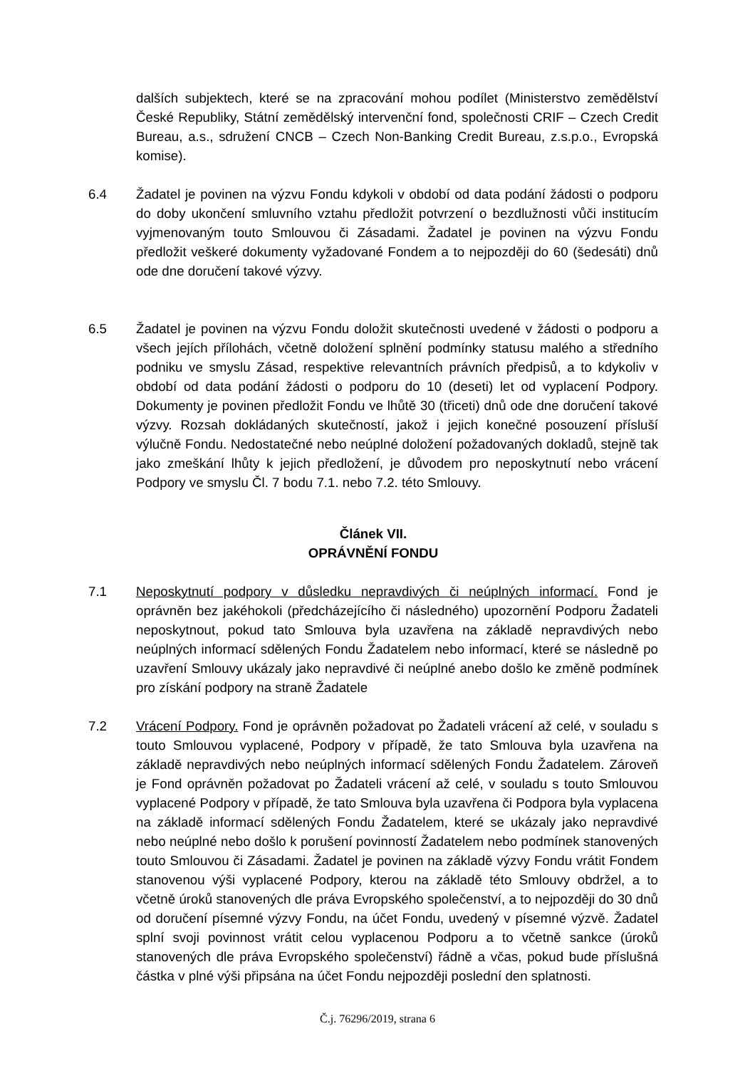dalších subjektech, které se na zpracování mohou podílet (Ministerstvo zemědělství České Republiky, Státní zemědělský intervenční fond, společnosti CRIF – Czech Credit Bureau, a.s., sdružení CNCB – Czech Non-Banking Credit Bureau, z.s.p.o., Evropská komise).
6.4 Žadatel je povinen na výzvu Fondu kdykoli v období od data podání žádosti o podporu do doby ukončení smluvního vztahu předložit potvrzení o bezdlužnosti vůči institucím vyjmenovaným touto Smlouvou či Zásadami. Žadatel je povinen na výzvu Fondu předložit veškeré dokumenty vyžadované Fondem a to nejpozději do 60 (šedesáti) dnů ode dne doručení takové výzvy.
6.5 Žadatel je povinen na výzvu Fondu doložit skutečnosti uvedené v žádosti o podporu a všech jejích přílohách, včetně doložení splnění podmínky statusu malého a středního podniku ve smyslu Zásad, respektive relevantních právních předpisů, a to kdykoliv v období od data podání žádosti o podporu do 10 (deseti) let od vyplacení Podpory. Dokumenty je povinen předložit Fondu ve lhůtě 30 (třiceti) dnů ode dne doručení takové výzvy. Rozsah dokládaných skutečností, jakož i jejich konečné posouzení přísluší výlučně Fondu. Nedostatečné nebo neúplné doložení požadovaných dokladů, stejně tak jako zmeškání lhůty k jejich předložení, je důvodem pro neposkytnutí nebo vrácení Podpory ve smyslu Čl. 7 bodu 7.1. nebo 7.2. této Smlouvy.
Článek VII.
OPRÁVNĚNÍ FONDU
7.1 Neposkytnutí podpory v důsledku nepravdivých či neúplných informací. Fond je oprávněn bez jakéhokoli (předcházejícího či následného) upozornění Podporu Žadateli neposkytnout, pokud tato Smlouva byla uzavřena na základě nepravdivých nebo neúplných informací sdělených Fondu Žadatelem nebo informací, které se následně po uzavření Smlouvy ukázaly jako nepravdivé či neúplné anebo došlo ke změně podmínek pro získání podpory na straně Žadatele
7.2 Vrácení Podpory. Fond je oprávněn požadovat po Žadateli vrácení až celé, v souladu s touto Smlouvou vyplacené, Podpory v případě, že tato Smlouva byla uzavřena na základě nepravdivých nebo neúplných informací sdělených Fondu Žadatelem. Zároveň je Fond oprávněn požadovat po Žadateli vrácení až celé, v souladu s touto Smlouvou vyplacené Podpory v případě, že tato Smlouva byla uzavřena či Podpora byla vyplacena na základě informací sdělených Fondu Žadatelem, které se ukázaly jako nepravdivé nebo neúplné nebo došlo k porušení povinností Žadatelem nebo podmínek stanovených touto Smlouvou či Zásadami. Žadatel je povinen na základě výzvy Fondu vrátit Fondem stanovenou výši vyplacené Podpory, kterou na základě této Smlouvy obdržel, a to včetně úroků stanovených dle práva Evropského společenství, a to nejpozději do 30 dnů od doručení písemné výzvy Fondu, na účet Fondu, uvedený v písemné výzvě. Žadatel splní svoji povinnost vrátit celou vyplacenou Podporu a to včetně sankce (úroků stanovených dle práva Evropského společenství) řádně a včas, pokud bude příslušná částka v plné výši připsána na účet Fondu nejpozději poslední den splatnosti.
Č.j. 76296/2019, strana 6